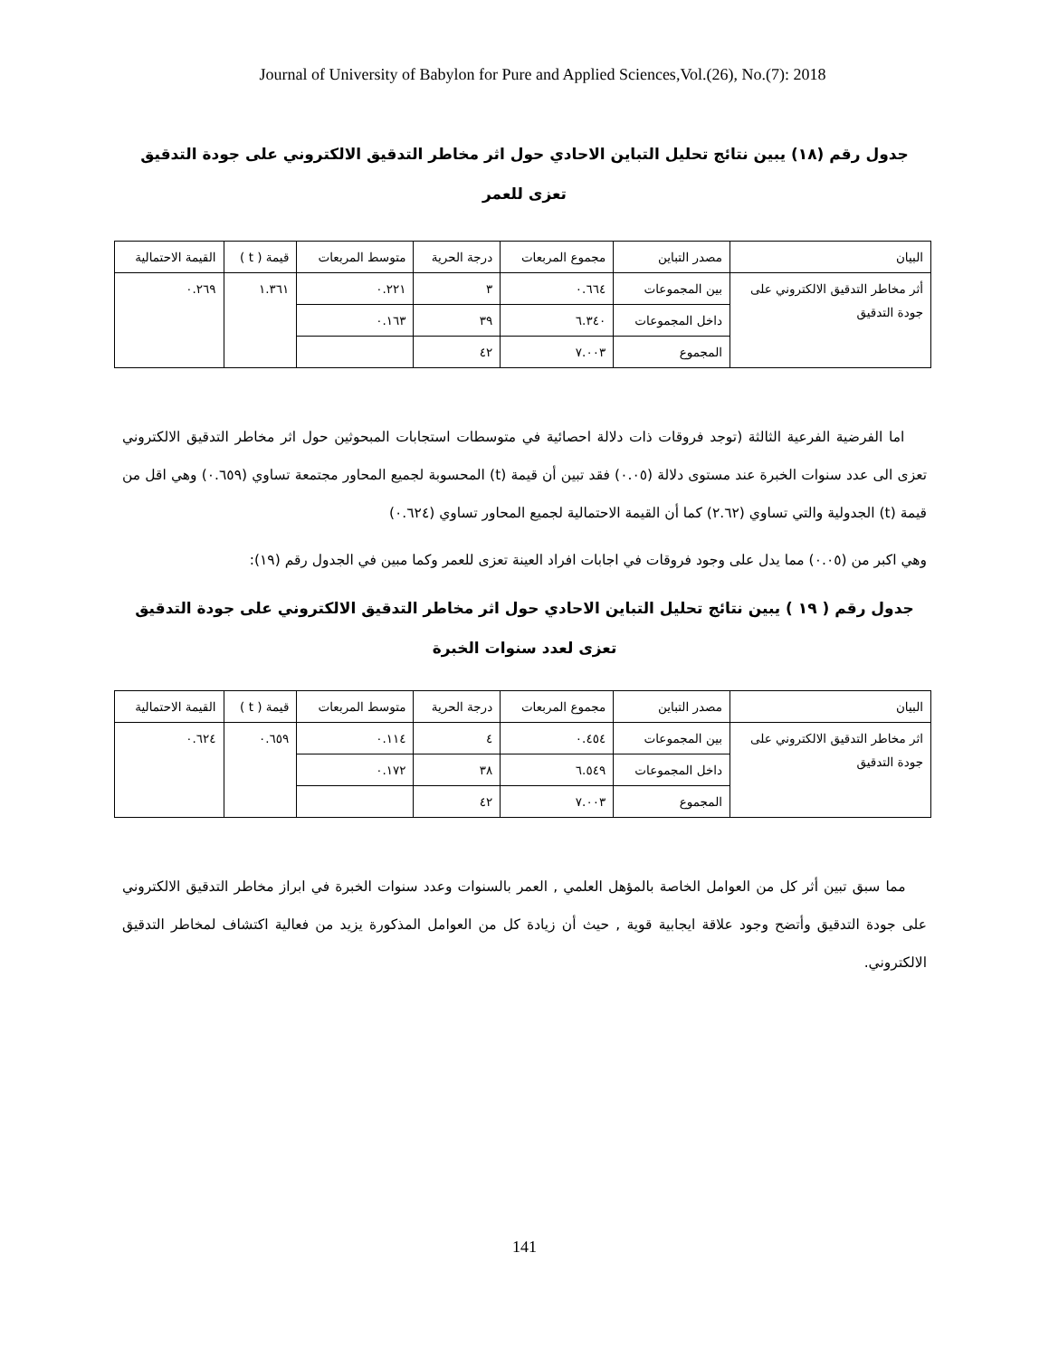Journal of University of Babylon for Pure and Applied Sciences,Vol.(26), No.(7): 2018
جدول رقم (١٨) يبين نتائج تحليل التباين الاحادي حول اثر مخاطر التدقيق الالكتروني على جودة التدقيق تعزى للعمر
| البيان | مصدر التباين | مجموع المربعات | درجة الحرية | متوسط المربعات | قيمة ( t ) | القيمة الاحتمالية |
| أثر مخاطر التدقيق الالكتروني على جودة التدقيق | بين المجموعات | ٠.٦٦٤ | ٣ | ٠.٢٢١ | ١.٣٦١ | ٠.٢٦٩ |
| | داخل المجموعات | ٦.٣٤٠ | ٣٩ | ٠.١٦٣ | | |
| | المجموع | ٧.٠٠٣ | ٤٢ | | | |
اما الفرضية الفرعية الثالثة (توجد فروقات ذات دلالة احصائية في متوسطات استجابات المبحوثين حول اثر مخاطر التدقيق الالكتروني تعزى الى عدد سنوات الخبرة عند مستوى دلالة (٠.٠٥) فقد تبين أن قيمة (t) المحسوبة لجميع المحاور مجتمعة تساوي (٠.٦٥٩) وهي اقل من قيمة (t) الجدولية والتي تساوي (٢.٦٢) كما أن القيمة الاحتمالية لجميع المحاور تساوي (٠.٦٢٤)
وهي اكبر من (٠.٠٥) مما يدل على وجود فروقات في اجابات افراد العينة تعزى للعمر وكما مبين في الجدول رقم (١٩):
جدول رقم ( ١٩ ) يبين نتائج تحليل التباين الاحادي حول اثر مخاطر التدقيق الالكتروني على جودة التدقيق تعزى لعدد سنوات الخبرة
| البيان | مصدر التباين | مجموع المربعات | درجة الحرية | متوسط المربعات | قيمة ( t ) | القيمة الاحتمالية |
| اثر مخاطر التدقيق الالكتروني على جودة التدقيق | بين المجموعات | ٠.٤٥٤ | ٤ | ٠.١١٤ | ٠.٦٥٩ | ٠.٦٢٤ |
| | داخل المجموعات | ٦.٥٤٩ | ٣٨ | ٠.١٧٢ | | |
| | المجموع | ٧.٠٠٣ | ٤٢ | | | |
مما سبق تبين أثر كل من العوامل الخاصة بالمؤهل العلمي , العمر بالسنوات وعدد سنوات الخبرة في ابراز مخاطر التدقيق الالكتروني على جودة التدقيق وأتضح وجود علاقة ايجابية قوية , حيث أن زيادة كل من العوامل المذكورة يزيد من فعالية اكتشاف لمخاطر التدقيق الالكتروني.
141